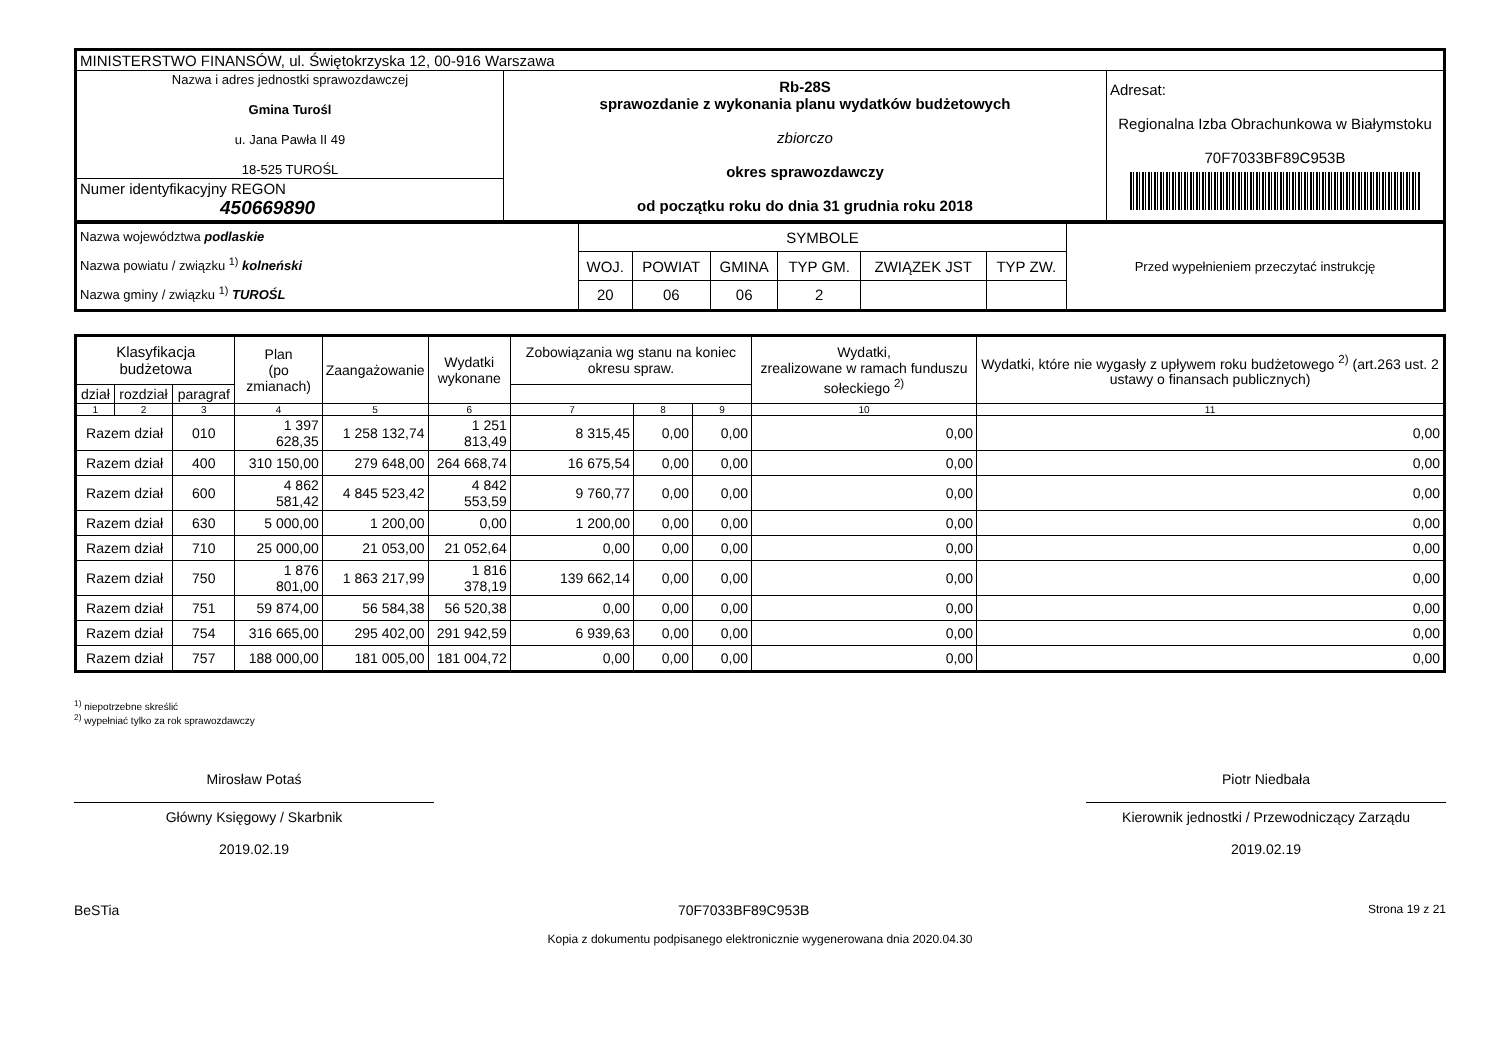| MINISTERSTWO FINANSÓW, ul. Świętokrzyska 12, 00-916 Warszawa | | |
| Nazwa i adres jednostki sprawozdawczej Gmina Turośl u. Jana Pawła II 49 18-525 TUROŚL | Rb-28S sprawozdanie z wykonania planu wydatków budżetowych zbiorczo okres sprawozdawczy od początku roku do dnia 31 grudnia roku 2018 | Adresat: Regionalna Izba Obrachunkowa w Białymstoku 70F7033BF89C953B |
| Numer identyfikacyjny REGON 450669890 | | |
| Nazwa województwa podlaskie Nazwa powiatu / związku <sup>1)</sup> kolneński Nazwa gminy / związku <sup>1)</sup> TUROŚL | SYMBOLE | | | | | | Przed wypełnieniem przeczytać instrukcję |
| | WOJ. | POWIAT | GMINA | TYP GM. | ZWIĄZEK JST | TYP ZW. | |
| | 20 | 06 | 06 | 2 | | | |
| Klasyfikacja budżetowa | | | Plan (po zmianach) | Zaangażowanie | Wydatki wykonane | Zobowiązania wg stanu na koniec okresu spraw. | | | Wydatki, zrealizowane w ramach funduszu sołeckiego <sup>2)</sup> | Wydatki, które nie wygasły z upływem roku budżetowego <sup>2)</sup> (art.263 ust. 2 ustawy o finansach publicznych) |
| --- | --- | --- | --- | --- | --- | --- | --- | --- | --- | --- |
| dział | rozdział | paragraf | | | | | | | | |
| 1 | 2 | 3 | 4 | 5 | 6 | 7 | 8 | 9 | 10 | 11 |
| Razem dział | | 010 | 1 397 628,35 | 1 258 132,74 | 1 251 813,49 | 8 315,45 | 0,00 | 0,00 | 0,00 | 0,00 |
| Razem dział | | 400 | 310 150,00 | 279 648,00 | 264 668,74 | 16 675,54 | 0,00 | 0,00 | 0,00 | 0,00 |
| Razem dział | | 600 | 4 862 581,42 | 4 845 523,42 | 4 842 553,59 | 9 760,77 | 0,00 | 0,00 | 0,00 | 0,00 |
| Razem dział | | 630 | 5 000,00 | 1 200,00 | 0,00 | 1 200,00 | 0,00 | 0,00 | 0,00 | 0,00 |
| Razem dział | | 710 | 25 000,00 | 21 053,00 | 21 052,64 | 0,00 | 0,00 | 0,00 | 0,00 | 0,00 |
| Razem dział | | 750 | 1 876 801,00 | 1 863 217,99 | 1 816 378,19 | 139 662,14 | 0,00 | 0,00 | 0,00 | 0,00 |
| Razem dział | | 751 | 59 874,00 | 56 584,38 | 56 520,38 | 0,00 | 0,00 | 0,00 | 0,00 | 0,00 |
| Razem dział | | 754 | 316 665,00 | 295 402,00 | 291 942,59 | 6 939,63 | 0,00 | 0,00 | 0,00 | 0,00 |
| Razem dział | | 757 | 188 000,00 | 181 005,00 | 181 004,72 | 0,00 | 0,00 | 0,00 | 0,00 | 0,00 |
<sup>1)</sup> niepotrzebne skreślić
<sup>2)</sup> wypełniać tylko za rok sprawozdawczy
Mirosław Potaś
Główny Księgowy / Skarbnik
2019.02.19
Piotr Niedbała
Kierownik jednostki / Przewodniczący Zarządu
2019.02.19
BeSTia 70F7033BF89C953B Strona 19 z 21
Kopia z dokumentu podpisanego elektronicznie wygenerowana dnia 2020.04.30